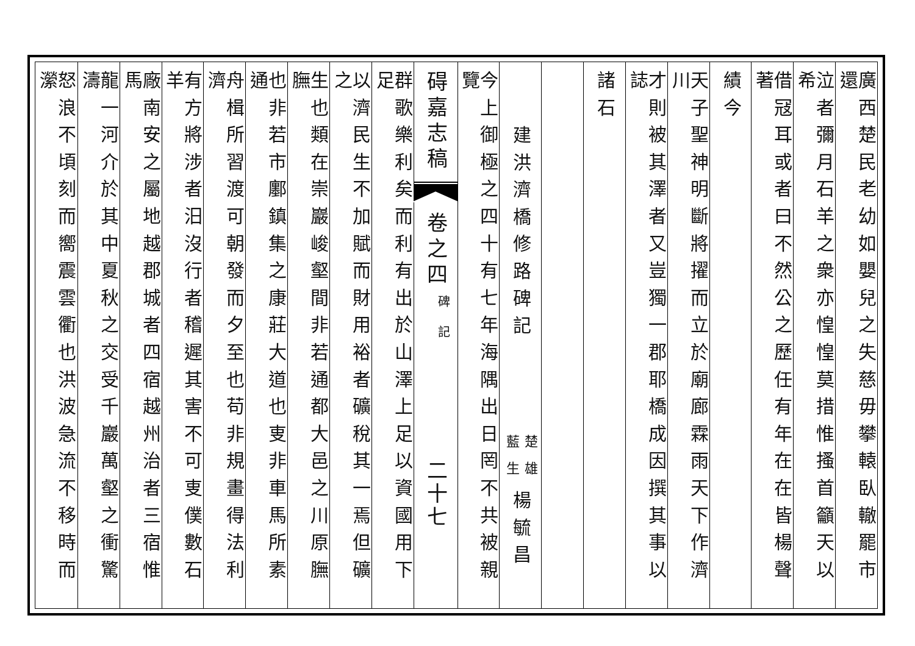廣西楚民老幼如嬰兒之失慈毋攀轅臥轍罷市還
泣者彌月石羊之衆亦惶惶莫措惟搔首籲天以希
借冦耳或者曰不然公之歷任有年在在皆楊聲著
績今
天子聖神明斷將擢而立於廟廊霖雨天下作濟川
才則被其澤者又豈獨一郡耶橋成因撰其事以誌
諸石
建洪濟橋修路碑記
楚雄
藍生
楊毓昌
今上御極之四十有七年海隅出日罔不共被親覽
碍嘉志稿
卷之四
碑記
二十七
群歌樂利矣而利有出於山澤上足以資國用下足
以濟民生不加賦而財用裕者礦稅其一焉但礦之
生也類在崇巖峻壑間非若通都大邑之川原膴膴
也非若市鄽鎮集之康莊大道也叓非車馬所素通
舟楫所習渡可朝發而夕至也苟非規畫得法利濟
有方將涉者汨沒行者稽遲其害不可叓僕數石羊
廠南安之屬地越郡城者四宿越州治者三宿惟馬
龍一河介於其中夏秋之交受千巖萬壑之衝驚濤
怒浪不頃刻而嚮震雲衢也洪波急流不移時而瀠